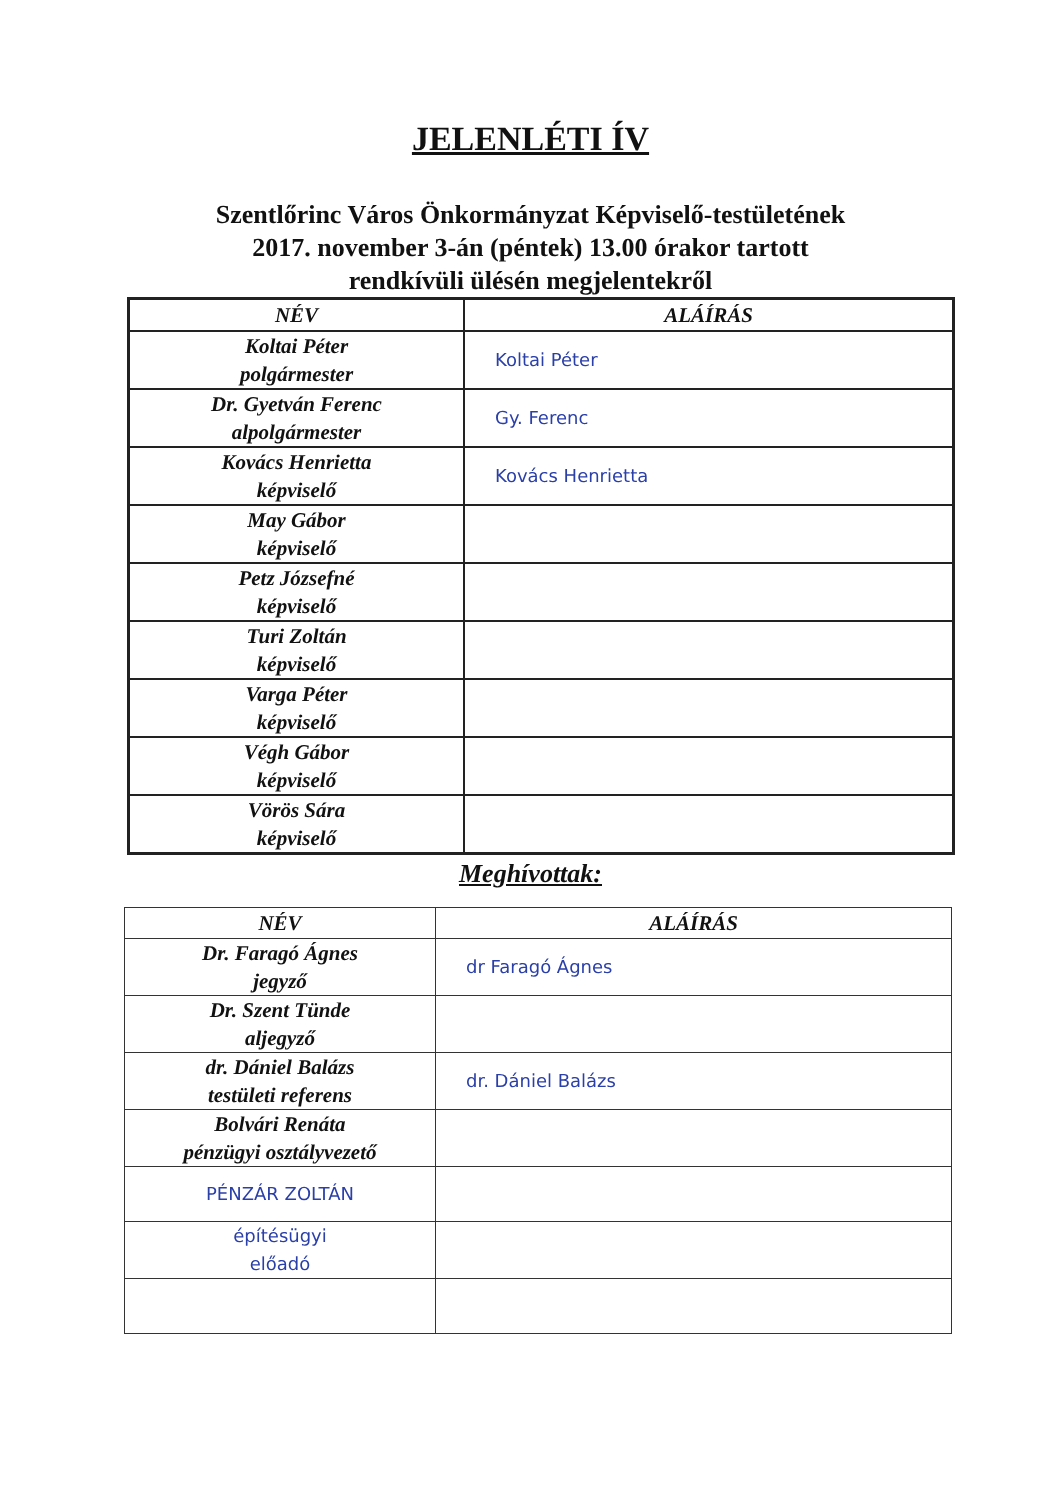JELENLÉTI ÍV
Szentlőrinc Város Önkormányzat Képviselő-testületének
2017. november 3-án (péntek) 13.00 órakor tartott
rendkívüli ülésén megjelentekről
| NÉV | ALÁÍRÁS |
| --- | --- |
| Koltai Péter polgármester | Koltai Péter |
| Dr. Gyetván Ferenc alpolgármester | Gy. Ferenc |
| Kovács Henrietta képviselő | Kovács Henrietta |
| May Gábor képviselő | |
| Petz Józsefné képviselő | |
| Turi Zoltán képviselő | |
| Varga Péter képviselő | |
| Végh Gábor képviselő | |
| Vörös Sára képviselő | |
Meghívottak:
| NÉV | ALÁÍRÁS |
| --- | --- |
| Dr. Faragó Ágnes jegyző | dr Faragó Ágnes |
| Dr. Szent Tünde aljegyző | |
| dr. Dániel Balázs testületi referens | dr. Dániel Balázs |
| Bolvári Renáta pénzügyi osztályvezető | |
| PÉNZÁR ZOLTÁN | |
| építésügyi előadó | |